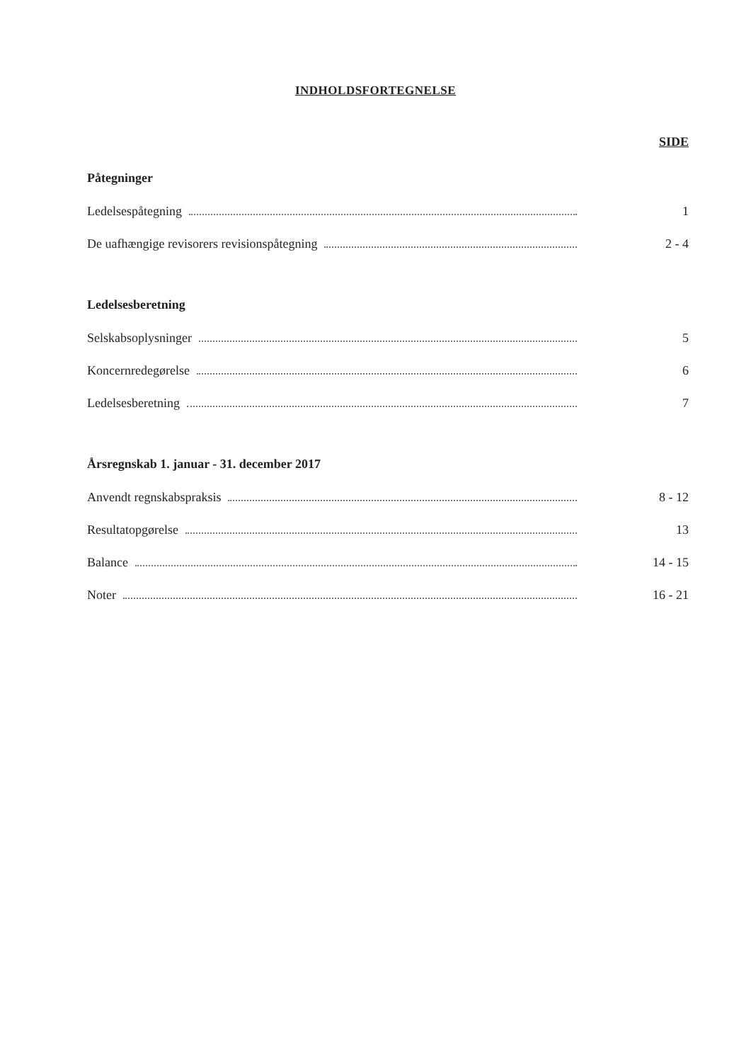INDHOLDSFORTEGNELSE
SIDE
Påtegninger
Ledelsespåtegning 1
De uafhængige revisorers revisionspåtegning 2 - 4
Ledelsesberetning
Selskabsoplysninger 5
Koncernredegørelse 6
Ledelsesberetning 7
Årsregnskab 1. januar - 31. december 2017
Anvendt regnskabspraksis 8 - 12
Resultatopgørelse 13
Balance 14 - 15
Noter 16 - 21